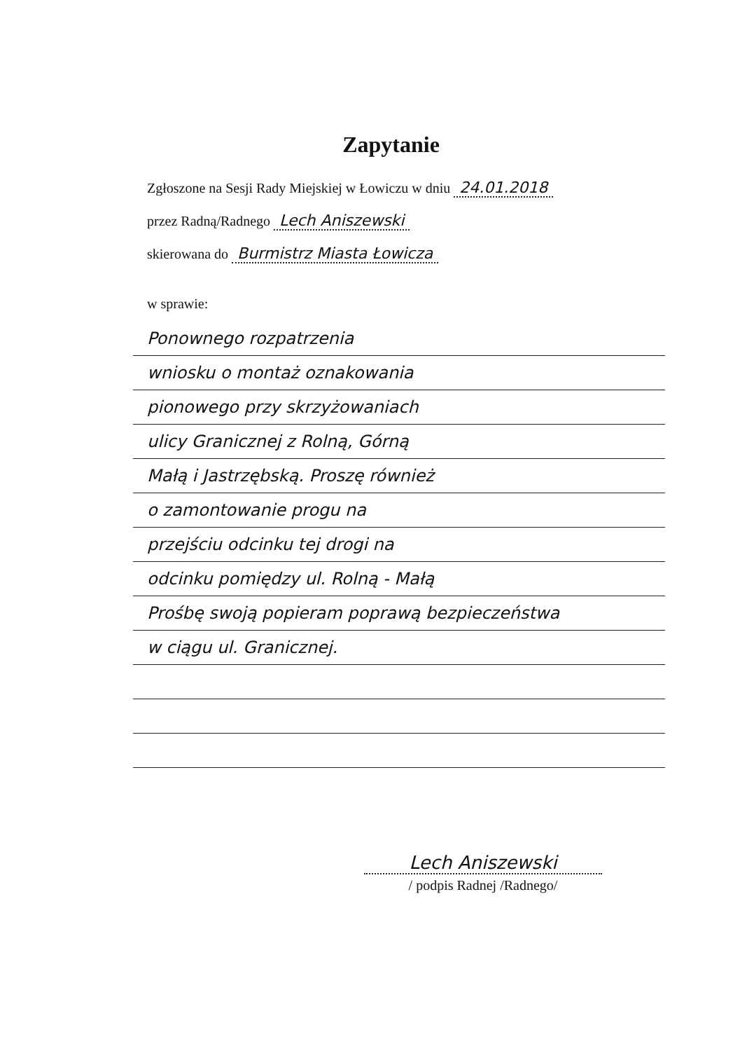Zapytanie
Zgłoszone na Sesji Rady Miejskiej w Łowiczu w dniu 24.01.2018
przez Radną/Radnego Lech Aniszewski
skierowana do Burmistrz Miasta Łowicza
w sprawie:
Ponownego rozpatrzenia
wniosku o montaż oznakowania
pionowego przy skrzyżowaniach
ulicy Granicznej z Rolną, Górną
Małą i Jastrzębską. Proszę również
o zamontowanie progu na
przejściu odcinku tej drogi na
odcinku pomiędzy ul. Rolną - Małą
Prośbę swoją popieram poprawą bezpieczeństwa
w ciągu ul. Granicznej.
Lech Aniszewski
/ podpis Radnej /Radnego/